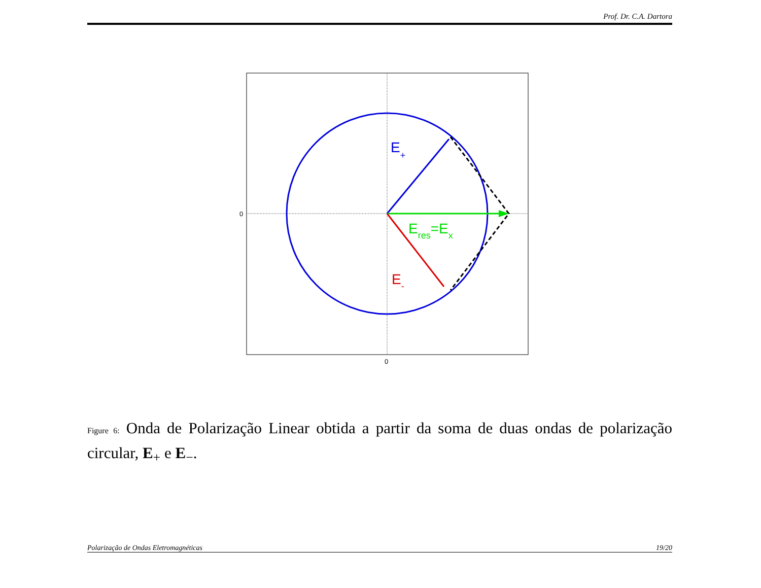Prof. Dr. C.A. Dartora
0
0
E+
Eres=Ex
E-
Figure 6: Onda de Polarização Linear obtida a partir da soma de duas ondas de polarização circular, E<sub>+</sub> e E<sub>−</sub>.
Polarização de Ondas Eletromagnéticas 19/20